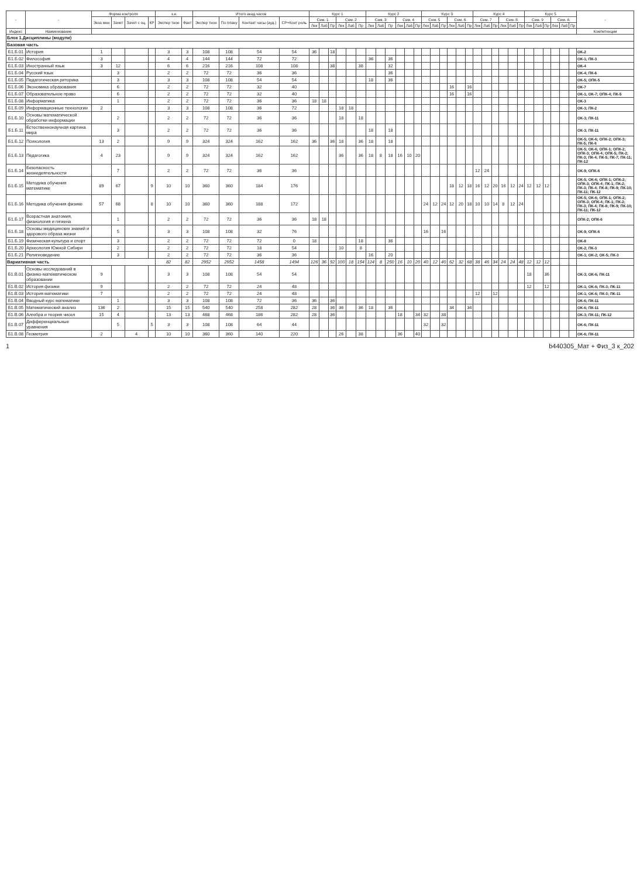| - | - | Форма контроля | | | | з.е. | | Итого акад.часов | | | | Курс 1 | | | | | | Курс 2 | | | | | | Курс 3 | | | | | | Курс 4 | | | | | | Курс 5 | | | | | | - |
| --- | --- | --- | --- | --- | --- | --- | --- | --- | --- | --- | --- | --- | --- | --- | --- | --- | --- | --- | --- | --- | --- | --- | --- | --- | --- | --- | --- | --- | --- | --- | --- | --- | --- | --- | --- | --- | --- | --- | --- | --- | --- | --- |
| | | Экза мен | Зачет | Зачет с оц. | КР | Экспер тное | Факт | Экспер тное | По плану | Контакт часы (ауд.) | СР+Конт роль | Сем. 1 | | | Сем. 2 | | | Сем. 3 | | | Сем. 4 | | | Сем. 5 | | | Сем. 6 | | | Сем. 7 | | | Сем. 8 | | | Сем. 9 | | | Сем. А | | | |
| | | | | | | | | | | | | Лек | Лаб | Пр | Лек | Лаб | Пр | Лек | Лаб | Пр | Лек | Лаб | Пр | Лек | Лаб | Пр | Лек | Лаб | Пр | Лек | Лаб | Пр | Лек | Лаб | Пр | Лек | Лаб | Пр | Лек | Лаб | Пр | |
| Индекс | Наименование | | | | | | | | | | | | | | | | | | | | | | | | | | | | | | | | | | | | | | | | | Компетенции |
| Блок 1.Дисциплины (модули) | | | | | | | | | | | | | | | | | | | | | | | | | | | | | | | | | | | | | | | | | | |
| Базовая часть | | | | | | | | | | | | | | | | | | | | | | | | | | | | | | | | | | | | | | | | | | |
| Б1.Б.01 | История | 1 | | | | 3 | 3 | 108 | 108 | 54 | 54 | 36 | | 18 | | | | | | | | | | | | | | | | | | | | | | | | | | | | ОК-2 |
| Б1.Б.02 | Философия | 3 | | | | 4 | 4 | 144 | 144 | 72 | 72 | | | | | | | 36 | | 36 | | | | | | | | | | | | | | | | | | | | | | ОК-1; ПК-3 |
| Б1.Б.03 | Иностранный язык | 3 | 12 | | | 6 | 6 | 216 | 216 | 108 | 108 | | | 38 | | | 38 | | | 32 | | | | | | | | | | | | | | | | | | | | | | ОК-4 |
| Б1.Б.04 | Русский язык | | 3 | | | 2 | 2 | 72 | 72 | 36 | 36 | | | | | | | | | 36 | | | | | | | | | | | | | | | | | | | | | | ОК-4; ПК-6 |
| Б1.Б.05 | Педагогическая риторика | | 3 | | | 3 | 3 | 108 | 108 | 54 | 54 | | | | | | | 18 | | 36 | | | | | | | | | | | | | | | | | | | | | | ОК-5; ОПК-5 |
| Б1.Б.06 | Экономика образования | | 6 | | | 2 | 2 | 72 | 72 | 32 | 40 | | | | | | | | | | | | | | | | 16 | | 16 | | | | | | | | | | | | | ОК-7 |
| Б1.Б.07 | Образовательное право | | 6 | | | 2 | 2 | 72 | 72 | 32 | 40 | | | | | | | | | | | | | | | | 16 | | 16 | | | | | | | | | | | | | ОК-1; ОК-7; ОПК-4; ПК-5 |
| Б1.Б.08 | Информатика | | 1 | | | 2 | 2 | 72 | 72 | 36 | 36 | 18 | 18 | | | | | | | | | | | | | | | | | | | | | | | | | | | | | ОК-3 |
| Б1.Б.09 | Информационные технологии | 2 | | | | 3 | 3 | 108 | 108 | 36 | 72 | | | | 18 | 18 | | | | | | | | | | | | | | | | | | | | | | | | | | ОК-3; ПК-2 |
| Б1.Б.10 | Основы математической обработки информации | | 2 | | | 2 | 2 | 72 | 72 | 36 | 36 | | | | 18 | | 18 | | | | | | | | | | | | | | | | | | | | | | | | | ОК-3; ПК-11 |
| Б1.Б.11 | Естественнонаучная картина мира | | 3 | | | 2 | 2 | 72 | 72 | 36 | 36 | | | | | | | 18 | | 18 | | | | | | | | | | | | | | | | | | | | | | ОК-3; ПК-11 |
| Б1.Б.12 | Психология | 13 | 2 | | | 9 | 9 | 324 | 324 | 162 | 162 | 36 | | 36 | 18 | | 36 | 18 | | 18 | | | | | | | | | | | | | | | | | | | | | | ОК-5; ОК-6; ОПК-2; ОПК-3; ПК-5; ПК-6 |
| Б1.Б.13 | Педагогика | 4 | 23 | | | 9 | 9 | 324 | 324 | 162 | 162 | | | | 36 | | 36 | 18 | 8 | 18 | 16 | 10 | 20 | | | | | | | | | | | | | | | | | | | ОК-5; ОК-6; ОПК-1; ОПК-2; ОПК-3; ОПК-4; ОПК-5; ПК-2; ПК-3; ПК-4; ПК-5; ПК-7; ПК-11; ПК-12 |
| Б1.Б.14 | Безопасность жизнедеятельности | | 7 | | | 2 | 2 | 72 | 72 | 36 | 36 | | | | | | | | | | | | | | | | | | | 12 | 24 | | | | | | | | | | | ОК-9; ОПК-6 |
| Б1.Б.15 | Методика обучения математике | 89 | 67 | | 9 | 10 | 10 | 360 | 360 | 184 | 176 | | | | | | | | | | | | | | | | 18 | 12 | 18 | 16 | 12 | 20 | 16 | 12 | 24 | 12 | 12 | 12 | | | | ОК-5; ОК-6; ОПК-1; ОПК-2; ОПК-3; ОПК-4; ПК-1; ПК-2; ПК-3; ПК-4; ПК-8; ПК-9; ПК-10; ПК-11; ПК-12 |
| Б1.Б.16 | Методика обучения физике | 57 | 68 | | 8 | 10 | 10 | 360 | 360 | 188 | 172 | | | | | | | | | | | | | 24 | 12 | 24 | 12 | 20 | 18 | 10 | 10 | 14 | 8 | 12 | 24 | | | | | | | ОК-5; ОК-6; ОПК-1; ОПК-2; ОПК-3; ОПК-4; ПК-1; ПК-2; ПК-3; ПК-4; ПК-8; ПК-9; ПК-10; ПК-11; ПК-12 |
| Б1.Б.17 | Возрастная анатомия, физиология и гигиена | | 1 | | | 2 | 2 | 72 | 72 | 36 | 36 | 18 | 18 | | | | | | | | | | | | | | | | | | | | | | | | | | | | | ОПК-2; ОПК-6 |
| Б1.Б.18 | Основы медицинских знаний и здорового образа жизни | | 5 | | | 3 | 3 | 108 | 108 | 32 | 76 | | | | | | | | | | | | | 16 | | 16 | | | | | | | | | | | | | | | | ОК-9; ОПК-6 |
| Б1.Б.19 | Физическая культура и спорт | | 3 | | | 2 | 2 | 72 | 72 | 72 | 0 | 18 | | | | | 18 | | | 36 | | | | | | | | | | | | | | | | | | | | | | ОК-8 |
| Б1.Б.20 | Археология Южной Сибири | | 2 | | | 2 | 2 | 72 | 72 | 18 | 54 | | | | 10 | | 8 | | | | | | | | | | | | | | | | | | | | | | | | | ОК-2; ПК-3 |
| Б1.Б.21 | Религиоведение | | 3 | | | 2 | 2 | 72 | 72 | 36 | 36 | | | | | | | 16 | | 20 | | | | | | | | | | | | | | | | | | | | | | ОК-1; ОК-2; ОК-5; ПК-3 |
| Вариативная часть | | | | | | 82 | 82 | 2952 | 2952 | 1458 | 1494 | 126 | 36 | 92 | 100 | 18 | 154 | 124 | 8 | 250 | 16 | 10 | 20 | 40 | 12 | 40 | 62 | 32 | 68 | 38 | 46 | 34 | 24 | 24 | 48 | 12 | 12 | 12 | | | | |
| Б1.В.01 | Основы исследований в физико-математическом образовании | 9 | | | | 3 | 3 | 108 | 108 | 54 | 54 | | | | | | | | | | | | | | | | | | | | | | | | | 18 | | 36 | | | | ОК-3; ОК-6; ПК-11 |
| Б1.В.02 | История физики | 9 | | | | 2 | 2 | 72 | 72 | 24 | 48 | | | | | | | | | | | | | | | | | | | | | | | | | 12 | | 12 | | | | ОК-1; ОК-6; ПК-3; ПК-11 |
| Б1.В.03 | История математики | 7 | | | | 2 | 2 | 72 | 72 | 24 | 48 | | | | | | | | | | | | | | | | | | | 12 | | 12 | | | | | | | | | | ОК-1; ОК-6; ПК-3; ПК-11 |
| Б1.В.04 | Вводный курс математики | | 1 | | | 3 | 3 | 108 | 108 | 72 | 36 | 36 | | 36 | | | | | | | | | | | | | | | | | | | | | | | | | | | | ОК-6; ПК-11 |
| Б1.В.05 | Математический анализ | 136 | 2 | | | 15 | 15 | 540 | 540 | 258 | 282 | 28 | | 36 | 36 | | 36 | 18 | | 36 | | | | | | | 34 | | 34 | | | | | | | | | | | | | ОК-6; ПК-11 |
| Б1.В.06 | Алгебра и теория чисел | 15 | 4 | | | 13 | 13 | 468 | 468 | 186 | 282 | 28 | | 36 | | | | | | | 18 | | 34 | 32 | | 38 | | | | | | | | | | | | | | | | ОК-3; ПК-11; ПК-12 |
| Б1.В.07 | Дифференциальные уравнения | | 5 | | 5 | 3 | 3 | 108 | 108 | 64 | 44 | | | | | | | | | | | | | 32 | | 32 | | | | | | | | | | | | | | | | ОК-6; ПК-11 |
| Б1.В.08 | Геометрия | 2 | | 4 | | 10 | 10 | 360 | 360 | 140 | 220 | | | | 26 | | 38 | | | | 36 | | 40 | | | | | | | | | | | | | | | | | | | ОК-6; ПК-11 |
1 b440305_Мат + Физ_3 к_202